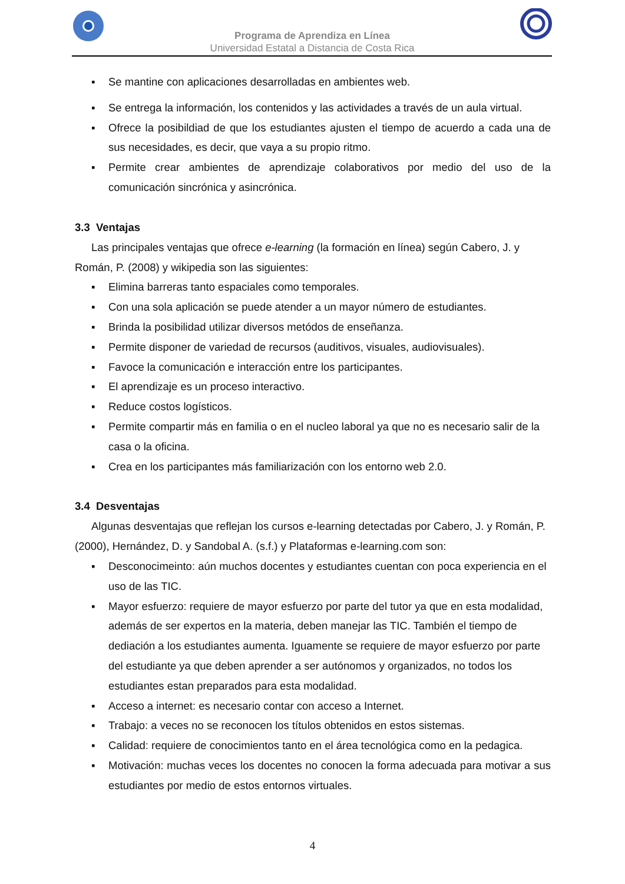Programa de Aprendiza en Línea
Universidad Estatal a Distancia de Costa Rica
▪ Se mantine con aplicaciones desarrolladas en ambientes web.
▪ Se entrega la información, los contenidos y las actividades a través de un aula virtual.
▪ Ofrece la posibildiad de que los estudiantes ajusten el tiempo de acuerdo a cada una de sus necesidades, es decir, que vaya a su propio ritmo.
▪ Permite crear ambientes de aprendizaje colaborativos por medio del uso de la comunicación sincrónica y asincrónica.
3.3 Ventajas
Las principales ventajas que ofrece e-learning (la formación en línea) según Cabero, J. y Román, P. (2008) y wikipedia son las siguientes:
▪ Elimina barreras tanto espaciales como temporales.
▪ Con una sola aplicación se puede atender a un mayor número de estudiantes.
▪ Brinda la posibilidad utilizar diversos metódos de enseñanza.
▪ Permite disponer de variedad de recursos (auditivos, visuales, audiovisuales).
▪ Favoce la comunicación e interacción entre los participantes.
▪ El aprendizaje es un proceso interactivo.
▪ Reduce costos logísticos.
▪ Permite compartir más en familia o en el nucleo laboral ya que no es necesario salir de la casa o la oficina.
▪ Crea en los participantes más familiarización con los entorno web 2.0.
3.4 Desventajas
Algunas desventajas que reflejan los cursos e-learning detectadas por Cabero, J. y Román, P. (2000), Hernández, D. y Sandobal A. (s.f.) y Plataformas e-learning.com son:
▪ Desconocimeinto: aún muchos docentes y estudiantes cuentan con poca experiencia en el uso de las TIC.
▪ Mayor esfuerzo: requiere de mayor esfuerzo por parte del tutor ya que en esta modalidad, además de ser expertos en la materia, deben manejar las TIC. También el tiempo de dediación a los estudiantes aumenta. Iguamente se requiere de mayor esfuerzo por parte del estudiante ya que deben aprender a ser autónomos y organizados, no todos los estudiantes estan preparados para esta modalidad.
▪ Acceso a internet: es necesario contar con acceso a Internet.
▪ Trabajo: a veces no se reconocen los títulos obtenidos en estos sistemas.
▪ Calidad: requiere de conocimientos tanto en el área tecnológica como en la pedagica.
▪ Motivación: muchas veces los docentes no conocen la forma adecuada para motivar a sus estudiantes por medio de estos entornos virtuales.
4